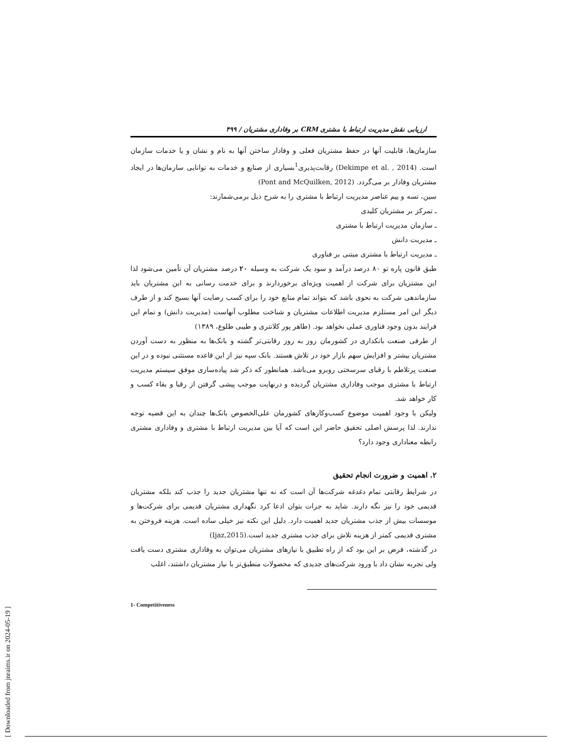ارزیابی نقش مدیریت ارتباط با مشتری CRM بر وفاداری مشتریان / ۴۹۹
سازمان‌ها، قابلیت آنها در حفظ مشتریان فعلی و وفادار ساختن آنها به نام و نشان و یا خدمات سازمان است. (Dekimpe et al. , 2014) رقابت‌پذیری<sup>1</sup>بسیاری از صنایع و خدمات به توانایی سازمان‌ها در ایجاد مشتریان وفادار بر می‌گردد. (Pont and McQuilken, 2012)
سین، تسه و ییم عناصر مدیریت ارتباط با مشتری را به شرح ذیل برمی‌شمارند:
ـ تمرکز بر مشتریان کلیدی
ـ سازمان مدیریت ارتباط با مشتری
ـ مدیریت دانش
ـ مدیریت ارتباط با مشتری مبتنی بر فناوری
طبق قانون پاره تو ۸۰ درصد درآمد و سود یک شرکت به وسیله ۲۰ درصد مشتریان آن تأمین می‌شود لذا این مشتریان برای شرکت از اهمیت ویژه‌ای برخوردارند و برای خدمت رسانی به این مشتریان باید سازماندهی شرکت به نحوی باشد که بتواند تمام منابع خود را برای کسب رضایت آنها بسیج کند و از طرف دیگر این امر مستلزم مدیریت اطلاعات مشتریان و شناخت مطلوب آنهاست (مدیریت دانش) و تمام این فرایند بدون وجود فناوری عملی نخواهد بود. (طاهر پور کلانتری و طیبی طلوع، ۱۳۸۹)
از طرفی صنعت بانکداری در کشورمان روز به روز رقابتی‌تر گشته و بانک‌ها به منظور به دست آوردن مشتریان بیشتر و افزایش سهم بازار خود در تلاش هستند. بانک سپه نیز از این قاعده مستثنی نبوده و در این صنعت پرتلاطم با رقبای سرسختی روبرو می‌باشد. همانطور که ذکر شد پیاده‌سازی موفق سیستم مدیریت ارتباط با مشتری موجب وفاداری مشتریان گردیده و درنهایت موجب پیشی گرفتن از رقبا و بقاء کسب و کار خواهد شد.
ولیکن با وجود اهمیت موضوع کسب‌وکارهای کشورمان علی‌الخصوص بانک‌ها چندان به این قضیه توجه ندارند. لذا پرسش اصلی تحقیق حاضر این است که آیا بین مدیریت ارتباط با مشتری و وفاداری مشتری رابطه معناداری وجود دارد؟
۲. اهمیت و ضرورت انجام تحقیق
در شرایط رقابتی تمام دغدغه شرکت‌ها آن است که نه تنها مشتریان جدید را جذب کند بلکه مشتریان قدیمی خود را نیز نگه دارند. شاید به جرات بتوان ادعا کرد نگهداری مشتریان قدیمی برای شرکت‌ها و موسسات بیش از جذب مشتریان جدید اهمیت دارد. دلیل این نکته نیز خیلی ساده است. هزینه فروختن به مشتری قدیمی کمتر از هزینه تلاش برای جذب مشتری جدید است.(Ijaz,2015)
در گذشته، فرض بر این بود که از راه تطبیق با نیازهای مشتریان می‌توان به وفاداری مشتری دست یافت ولی تجربه نشان داد با ورود شرکت‌های جدیدی که محصولات منطبق‌تر با نیاز مشتریان داشتند، اغلب
1- Competitiveness
[ Downloaded from jnraims.ir on 2024-05-19 ]